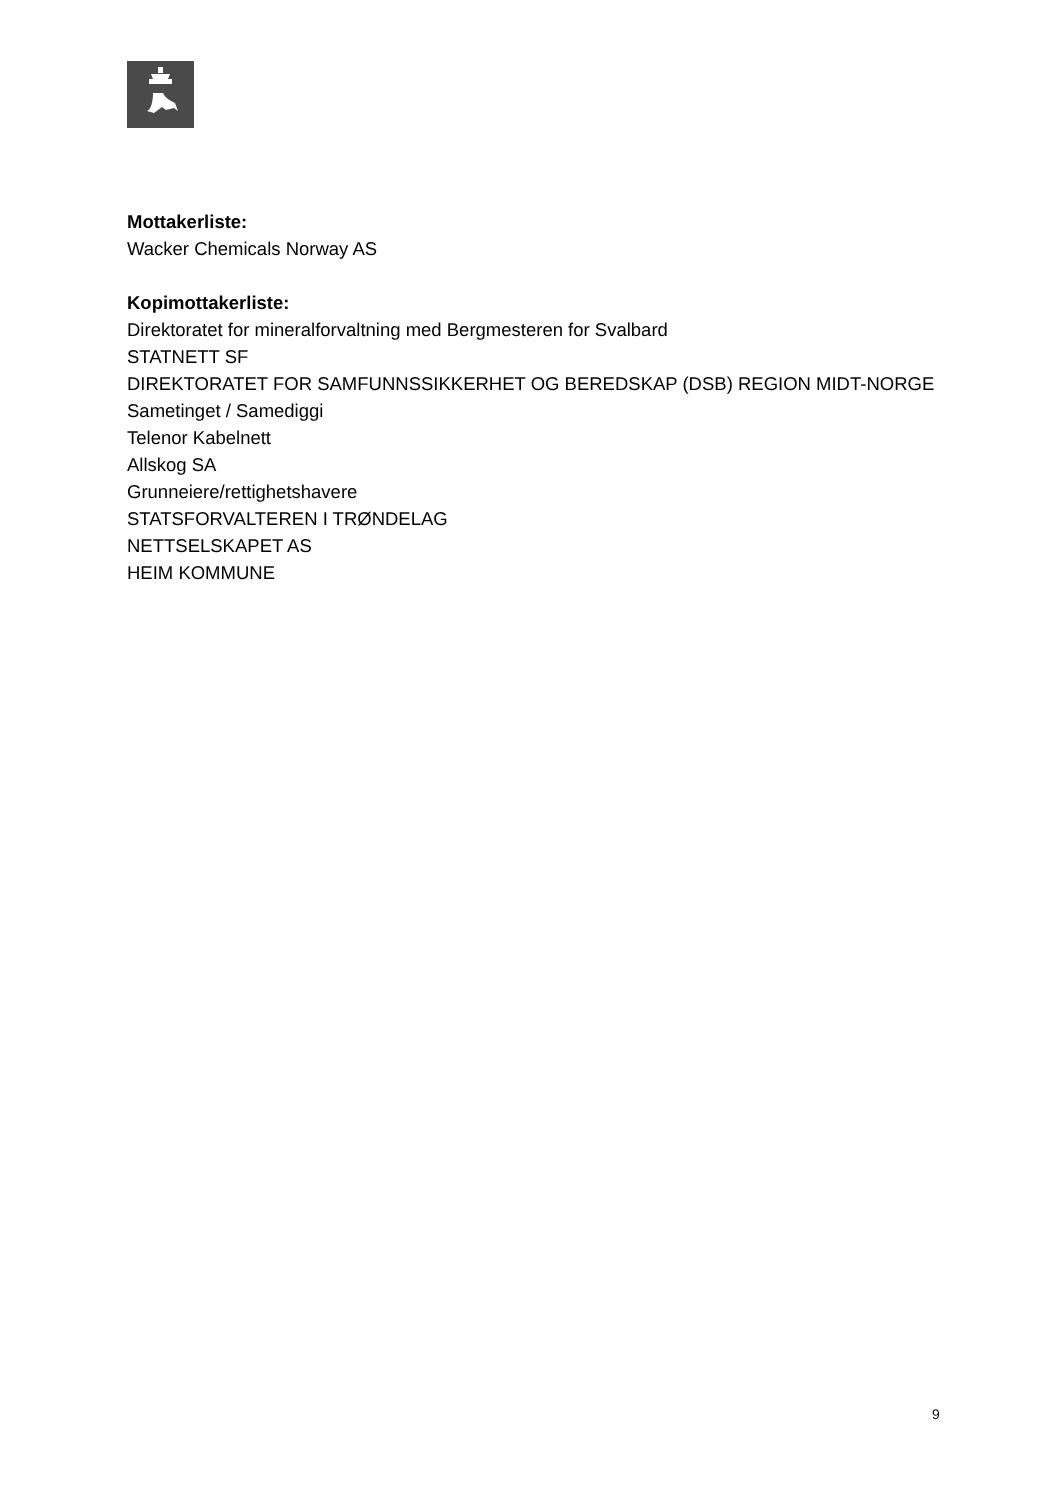Mottakerliste:
Wacker Chemicals Norway AS
Kopimottakerliste:
Direktoratet for mineralforvaltning med Bergmesteren for Svalbard
STATNETT SF
DIREKTORATET FOR SAMFUNNSSIKKERHET OG BEREDSKAP (DSB) REGION MIDT-NORGE
Sametinget / Samediggi
Telenor Kabelnett
Allskog SA
Grunneiere/rettighetshavere
STATSFORVALTEREN I TRØNDELAG
NETTSELSKAPET AS
HEIM KOMMUNE
9